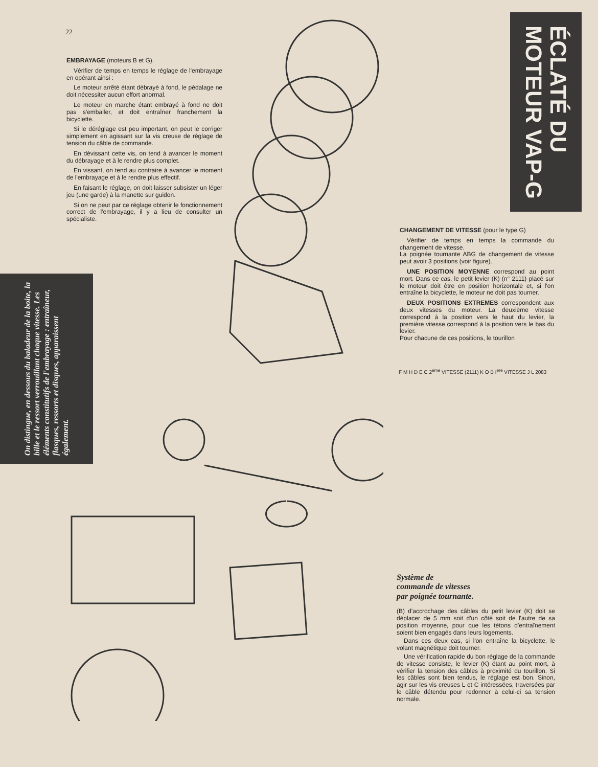22
EMBRAYAGE (moteurs B et G).
Vérifier de temps en temps le réglage de l'embrayage en opérant ainsi :
Le moteur arrêté étant débrayé à fond, le pédalage ne doit nécessiter aucun effort anormal.
Le moteur en marche étant embrayé à fond ne doit pas s'emballer, et doit entraîner franchement la bicyclette.
Si le déréglage est peu important, on peut le corriger simplement en agissant sur la vis creuse de réglage de tension du câble de commande.
En dévissant cette vis, on tend à avancer le moment du débrayage et à le rendre plus complet.
En vissant, on tend au contraire à avancer le moment de l'embrayage et à le rendre plus effectif.
En faisant le réglage, on doit laisser subsister un léger jeu (une garde) à la manette sur guidon.
Si on ne peut par ce réglage obtenir le fonctionnement correct de l'embrayage, il y a lieu de consulter un spécialiste.
ÉCLATÉ DU
MOTEUR VAP-G
On distingue, en dessous du baladeur de la boite, la bille et le ressort verrouillant chaque vitesse. Les éléments constitutifs de l'embrayage : entraîneur, flasques, ressorts et disques, apparaissent également.
CHANGEMENT DE VITESSE (pour le type G)
Vérifier de temps en temps la commande du changement de vitesse.
La poignée tournante ABG de changement de vitesse peut avoir 3 positions (voir figure).
UNE POSITION MOYENNE correspond au point mort. Dans ce cas, le petit levier (K) (n° 2111) placé sur le moteur doit être en position horizontale et, si l'on entraîne la bicyclette, le moteur ne doit pas tourner.
DEUX POSITIONS EXTREMES correspondent aux deux vitesses du moteur. La deuxième vitesse correspond à la position vers le haut du levier, la première vitesse correspond à la position vers le bas du levier.
Pour chacune de ces positions, le tourillon
F M H D E C 2<sup>eme</sup> VITESSE (2111) K O B I<sup>ere</sup> VITESSE J L 2083
Système de
commande de vitesses
par poignée tournante.
(B) d'accrochage des câbles du petit levier (K) doit se déplacer de 5 mm soit d'un côté soit de l'autre de sa position moyenne, pour que les tétons d'entraînement soient bien engagés dans leurs logements.
Dans ces deux cas, si l'on entraîne la bicyclette, le volant magnétique doit tourner.
Une vérification rapide du bon réglage de la commande de vitesse consiste, le levier (K) étant au point mort, à vérifier la tension des câbles à proximité du tourillon. Si les câbles sont bien tendus, le réglage est bon. Sinon, agir sur les vis creuses L et C intéressées, traversées par le câble détendu pour redonner à celui-ci sa tension normale.